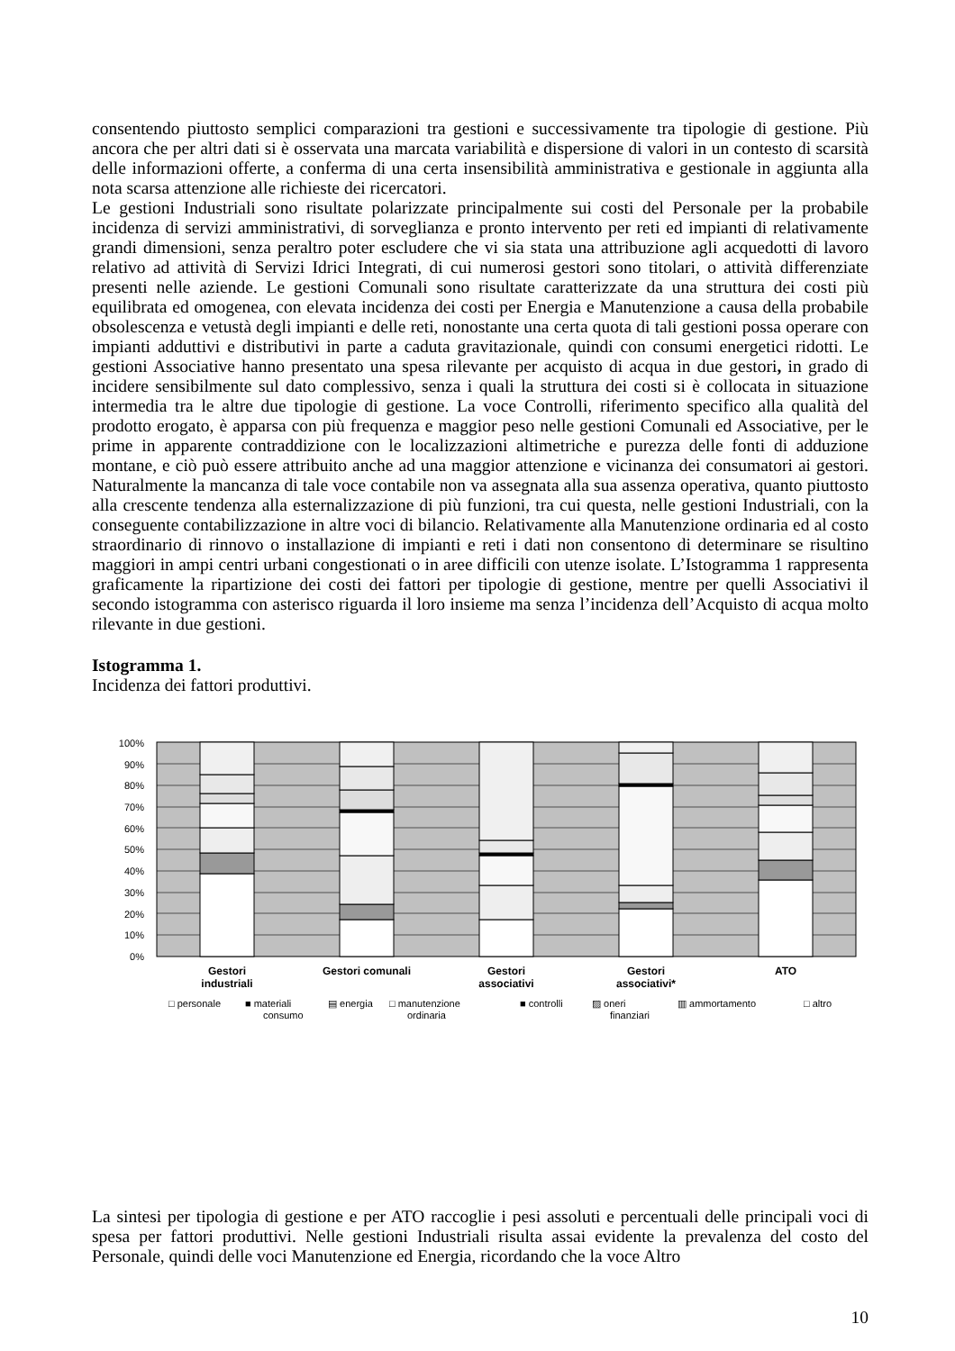consentendo piuttosto semplici comparazioni tra gestioni e successivamente tra tipologie di gestione. Più ancora che per altri dati si è osservata una marcata variabilità e dispersione di valori in un contesto di scarsità delle informazioni offerte, a conferma di una certa insensibilità amministrativa e gestionale in aggiunta alla nota scarsa attenzione alle richieste dei ricercatori.
Le gestioni Industriali sono risultate polarizzate principalmente sui costi del Personale per la probabile incidenza di servizi amministrativi, di sorveglianza e pronto intervento per reti ed impianti di relativamente grandi dimensioni, senza peraltro poter escludere che vi sia stata una attribuzione agli acquedotti di lavoro relativo ad attività di Servizi Idrici Integrati, di cui numerosi gestori sono titolari, o attività differenziate presenti nelle aziende. Le gestioni Comunali sono risultate caratterizzate da una struttura dei costi più equilibrata ed omogenea, con elevata incidenza dei costi per Energia e Manutenzione a causa della probabile obsolescenza e vetustà degli impianti e delle reti, nonostante una certa quota di tali gestioni possa operare con impianti adduttivi e distributivi in parte a caduta gravitazionale, quindi con consumi energetici ridotti. Le gestioni Associative hanno presentato una spesa rilevante per acquisto di acqua in due gestori, in grado di incidere sensibilmente sul dato complessivo, senza i quali la struttura dei costi si è collocata in situazione intermedia tra le altre due tipologie di gestione. La voce Controlli, riferimento specifico alla qualità del prodotto erogato, è apparsa con più frequenza e maggior peso nelle gestioni Comunali ed Associative, per le prime in apparente contraddizione con le localizzazioni altimetriche e purezza delle fonti di adduzione montane, e ciò può essere attribuito anche ad una maggior attenzione e vicinanza dei consumatori ai gestori. Naturalmente la mancanza di tale voce contabile non va assegnata alla sua assenza operativa, quanto piuttosto alla crescente tendenza alla esternalizzazione di più funzioni, tra cui questa, nelle gestioni Industriali, con la conseguente contabilizzazione in altre voci di bilancio. Relativamente alla Manutenzione ordinaria ed al costo straordinario di rinnovo o installazione di impianti e reti i dati non consentono di determinare se risultino maggiori in ampi centri urbani congestionati o in aree difficili con utenze isolate. L’Istogramma 1 rappresenta graficamente la ripartizione dei costi dei fattori per tipologie di gestione, mentre per quelli Associativi il secondo istogramma con asterisco riguarda il loro insieme ma senza l’incidenza dell’Acquisto di acqua molto rilevante in due gestioni.
Istogramma 1.
Incidenza dei fattori produttivi.
0%
10%
20%
30%
40%
50%
60%
70%
80%
90%
100%
Gestori
industriali
Gestori comunali
Gestori
associativi
Gestori
associativi*
ATO
□ personale
■ materiali
consumo
▤ energia
□ manutenzione
ordinaria
■ controlli
▨ oneri
finanziari
▥ ammortamento
□ altro
La sintesi per tipologia di gestione e per ATO raccoglie i pesi assoluti e percentuali delle principali voci di spesa per fattori produttivi. Nelle gestioni Industriali risulta assai evidente la prevalenza del costo del Personale, quindi delle voci Manutenzione ed Energia, ricordando che la voce Altro
10